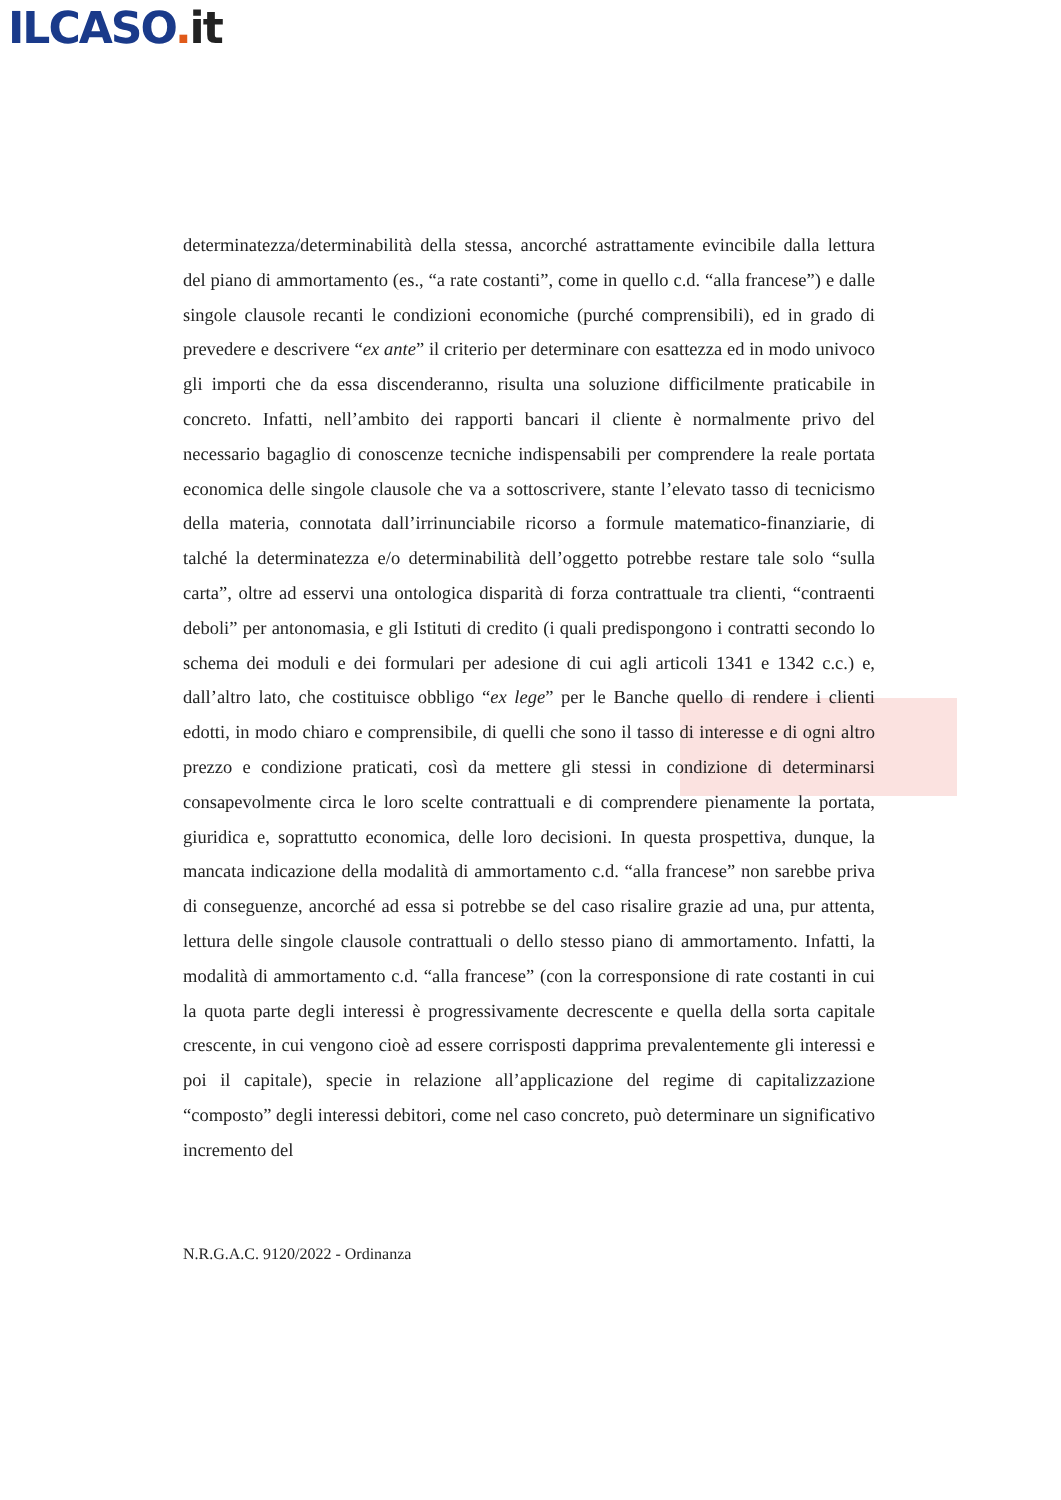ILCASO. it
determinatezza/determinabilità della stessa, ancorché astrattamente evincibile dalla lettura del piano di ammortamento (es., “a rate costanti”, come in quello c.d. “alla francese”) e dalle singole clausole recanti le condizioni economiche (purché comprensibili), ed in grado di prevedere e descrivere “ex ante” il criterio per determinare con esattezza ed in modo univoco gli importi che da essa discenderanno, risulta una soluzione difficilmente praticabile in concreto. Infatti, nell’ambito dei rapporti bancari il cliente è normalmente privo del necessario bagaglio di conoscenze tecniche indispensabili per comprendere la reale portata economica delle singole clausole che va a sottoscrivere, stante l’elevato tasso di tecnicismo della materia, connotata dall’irrinunciabile ricorso a formule matematico-finanziarie, di talché la determinatezza e/o determinabilità dell’oggetto potrebbe restare tale solo “sulla carta”, oltre ad esservi una ontologica disparità di forza contrattuale tra clienti, “contraenti deboli” per antonomasia, e gli Istituti di credito (i quali predispongono i contratti secondo lo schema dei moduli e dei formulari per adesione di cui agli articoli 1341 e 1342 c.c.) e, dall’altro lato, che costituisce obbligo “ex lege” per le Banche quello di rendere i clienti edotti, in modo chiaro e comprensibile, di quelli che sono il tasso di interesse e di ogni altro prezzo e condizione praticati, così da mettere gli stessi in condizione di determinarsi consapevolmente circa le loro scelte contrattuali e di comprendere pienamente la portata, giuridica e, soprattutto economica, delle loro decisioni. In questa prospettiva, dunque, la mancata indicazione della modalità di ammortamento c.d. “alla francese” non sarebbe priva di conseguenze, ancorché ad essa si potrebbe se del caso risalire grazie ad una, pur attenta, lettura delle singole clausole contrattuali o dello stesso piano di ammortamento. Infatti, la modalità di ammortamento c.d. “alla francese” (con la corresponsione di rate costanti in cui la quota parte degli interessi è progressivamente decrescente e quella della sorta capitale crescente, in cui vengono cioè ad essere corrisposti dapprima prevalentemente gli interessi e poi il capitale), specie in relazione all’applicazione del regime di capitalizzazione “composto” degli interessi debitori, come nel caso concreto, può determinare un significativo incremento del
N.R.G.A.C. 9120/2022 - Ordinanza